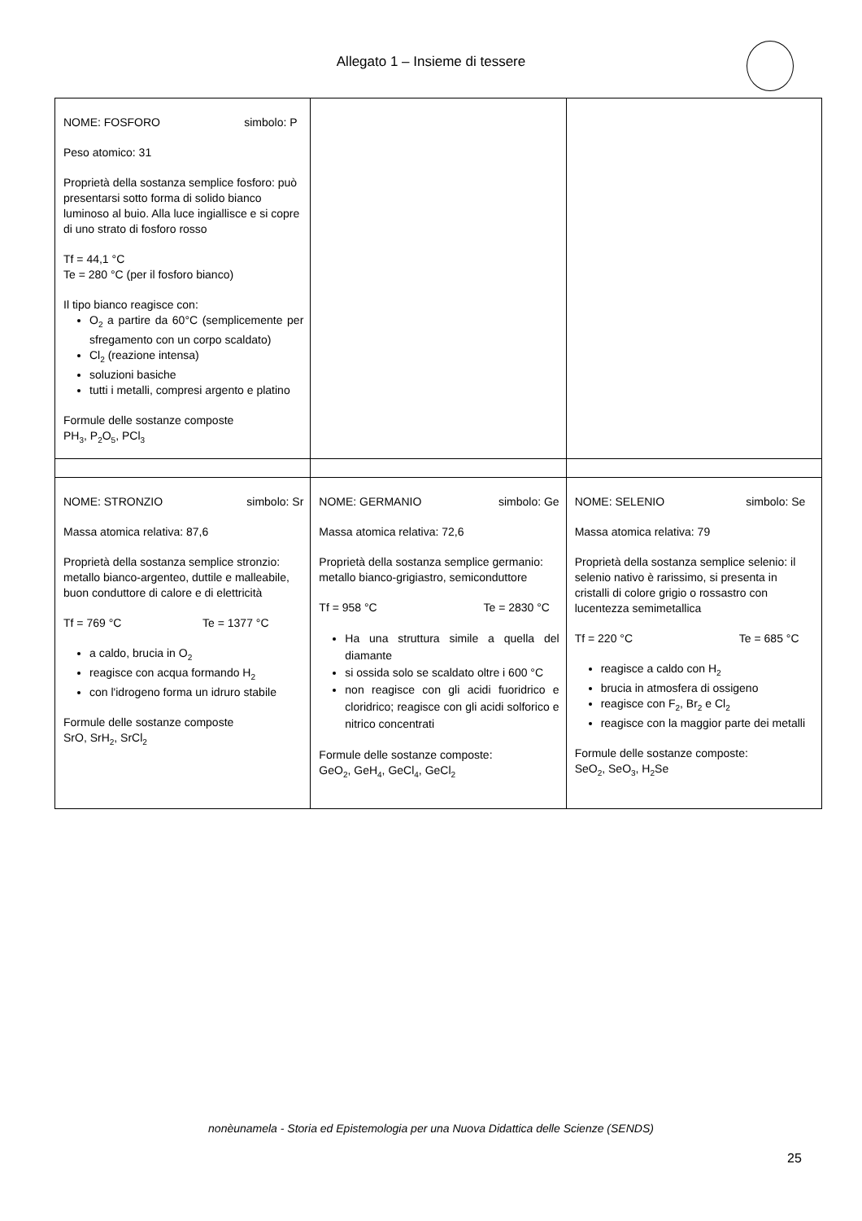Allegato 1 – Insieme di tessere
| NOME: FOSFORO simbolo: P Peso atomico: 31 Proprietà della sostanza semplice fosforo: può presentarsi sotto forma di solido bianco luminoso al buio. Alla luce ingiallisce e si copre di uno strato di fosforo rosso Tf = 44,1 °C Te = 280 °C (per il fosforo bianco) Il tipo bianco reagisce con: O<sub>2</sub> a partire da 60°C (semplicemente per sfregamento con un corpo scaldato) Cl<sub>2</sub> (reazione intensa) soluzioni basiche tutti i metalli, compresi argento e platino Formule delle sostanze composte PH<sub>3</sub>, P<sub>2</sub>O<sub>5</sub>, PCl<sub>3</sub> | | |
| NOME: STRONZIO simbolo: Sr Massa atomica relativa: 87,6 Proprietà della sostanza semplice stronzio: metallo bianco-argenteo, duttile e malleabile, buon conduttore di calore e di elettricità Tf = 769 °C Te = 1377 °C a caldo, brucia in O<sub>2</sub> reagisce con acqua formando H<sub>2</sub> con l'idrogeno forma un idruro stabile Formule delle sostanze composte SrO, SrH<sub>2</sub>, SrCl<sub>2</sub> | NOME: GERMANIO simbolo: Ge Massa atomica relativa: 72,6 Proprietà della sostanza semplice germanio: metallo bianco-grigiastro, semiconduttore Tf = 958 °C Te = 2830 °C Ha una struttura simile a quella del diamante si ossida solo se scaldato oltre i 600 °C non reagisce con gli acidi fuoridrico e cloridrico; reagisce con gli acidi solforico e nitrico concentrati Formule delle sostanze composte: GeO<sub>2</sub>, GeH<sub>4</sub>, GeCl<sub>4</sub>, GeCl<sub>2</sub> | NOME: SELENIO simbolo: Se Massa atomica relativa: 79 Proprietà della sostanza semplice selenio: il selenio nativo è rarissimo, si presenta in cristalli di colore grigio o rossastro con lucentezza semimetallica Tf = 220 °C Te = 685 °C reagisce a caldo con H<sub>2</sub> brucia in atmosfera di ossigeno reagisce con F<sub>2</sub>, Br<sub>2</sub> e Cl<sub>2</sub> reagisce con la maggior parte dei metalli Formule delle sostanze composte: SeO<sub>2</sub>, SeO<sub>3</sub>, H<sub>2</sub>Se |
nonèunamela - Storia ed Epistemologia per una Nuova Didattica delle Scienze (SENDS)
25